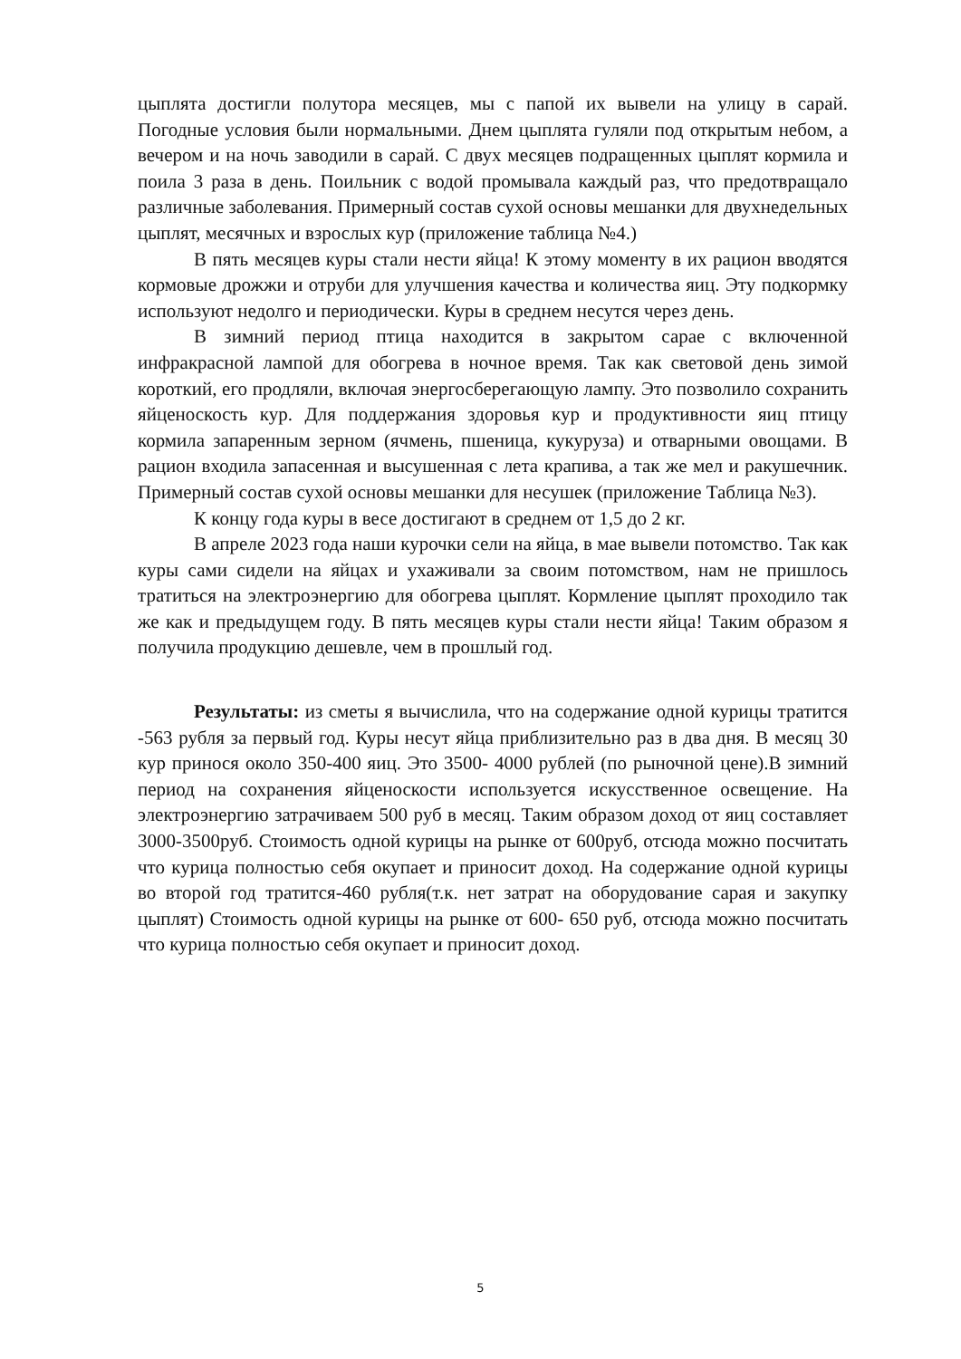цыплята достигли полутора месяцев, мы с папой их вывели на улицу в сарай. Погодные условия были нормальными. Днем цыплята гуляли под открытым небом, а вечером и на ночь заводили в сарай. С двух месяцев подращенных цыплят кормила и поила 3 раза в день. Поильник с водой промывала каждый раз, что предотвращало различные заболевания. Примерный состав сухой основы мешанки для двухнедельных цыплят, месячных и взрослых кур (приложение таблица №4.)
В пять месяцев куры стали нести яйца! К этому моменту в их рацион вводятся кормовые дрожжи и отруби для улучшения качества и количества яиц. Эту подкормку используют недолго и периодически. Куры в среднем несутся через день.
В зимний период птица находится в закрытом сарае с включенной инфракрасной лампой для обогрева в ночное время. Так как световой день зимой короткий, его продляли, включая энергосберегающую лампу. Это позволило сохранить яйценоскость кур. Для поддержания здоровья кур и продуктивности яиц птицу кормила запаренным зерном (ячмень, пшеница, кукуруза) и отварными овощами. В рацион входила запасенная и высушенная с лета крапива, а так же мел и ракушечник. Примерный состав сухой основы мешанки для несушек (приложение Таблица №3).
К концу года куры в весе достигают в среднем от 1,5 до 2 кг.
В апреле 2023 года наши курочки сели на яйца, в мае вывели потомство. Так как куры сами сидели на яйцах и ухаживали за своим потомством, нам не пришлось тратиться на электроэнергию для обогрева цыплят. Кормление цыплят проходило так же как и предыдущем году. В пять месяцев куры стали нести яйца! Таким образом я получила продукцию дешевле, чем в прошлый год.
Результаты: из сметы я вычислила, что на содержание одной курицы тратится -563 рубля за первый год. Куры несут яйца приблизительно раз в два дня. В месяц 30 кур принося около 350-400 яиц. Это 3500- 4000 рублей (по рыночной цене).В зимний период на сохранения яйценоскости используется искусственное освещение. На электроэнергию затрачиваем 500 руб в месяц. Таким образом доход от яиц составляет 3000-3500руб. Стоимость одной курицы на рынке от 600руб, отсюда можно посчитать что курица полностью себя окупает и приносит доход. На содержание одной курицы во второй год тратится-460 рубля(т.к. нет затрат на оборудование сарая и закупку цыплят) Стоимость одной курицы на рынке от 600- 650 руб, отсюда можно посчитать что курица полностью себя окупает и приносит доход.
5